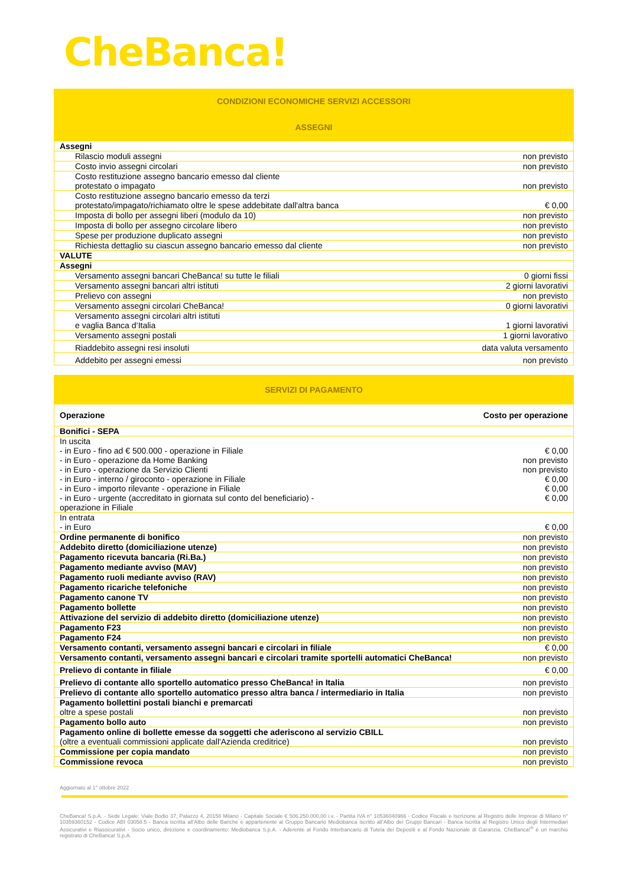CheBanca!
| CONDIZIONI ECONOMICHE SERVIZI ACCESSORI | |
| ASSEGNI | |
| Assegni | |
| Rilascio moduli assegni | non previsto |
| Costo invio assegni circolari | non previsto |
| Costo restituzione assegno bancario emesso dal cliente protestato o impagato | non previsto |
| Costo restituzione assegno bancario emesso da terzi protestato/impagato/richiamato oltre le spese addebitate dall'altra banca | € 0,00 |
| Imposta di bollo per assegni liberi (modulo da 10) | non previsto |
| Imposta di bollo per assegno circolare libero | non previsto |
| Spese per produzione duplicato assegni | non previsto |
| Richiesta dettaglio su ciascun assegno bancario emesso dal cliente | non previsto |
| VALUTE | |
| Assegni | |
| Versamento assegni bancari CheBanca! su tutte le filiali | 0 giorni fissi |
| Versamento assegni bancari altri istituti | 2 giorni lavorativi |
| Prelievo con assegni | non previsto |
| Versamento assegni circolari CheBanca! | 0 giorni lavorativi |
| Versamento assegni circolari altri istituti e vaglia Banca d’Italia | 1 giorni lavorativi |
| Versamento assegni postali | 1 giorni lavorativo |
| Riaddebito assegni resi insoluti | data valuta versamento |
| Addebito per assegni emessi | non previsto |
| SERVIZI DI PAGAMENTO | |
| Operazione | Costo per operazione |
| Bonifici - SEPA | |
| In uscita - in Euro - fino ad € 500.000 - operazione in Filiale - in Euro - operazione da Home Banking - in Euro - operazione da Servizio Clienti - in Euro - interno / giroconto - operazione in Filiale - in Euro - importo rilevante - operazione in Filiale - in Euro - urgente (accreditato in giornata sul conto del beneficiario) - operazione in Filiale | € 0,00 non previsto non previsto € 0,00 € 0,00 € 0,00 |
| In entrata - in Euro | € 0,00 |
| Ordine permanente di bonifico | non previsto |
| Addebito diretto (domiciliazione utenze) | non previsto |
| Pagamento ricevuta bancaria (Ri.Ba.) | non previsto |
| Pagamento mediante avviso (MAV) | non previsto |
| Pagamento ruoli mediante avviso (RAV) | non previsto |
| Pagamento ricariche telefoniche | non previsto |
| Pagamento canone TV | non previsto |
| Pagamento bollette | non previsto |
| Attivazione del servizio di addebito diretto (domiciliazione utenze) | non previsto |
| Pagamento F23 | non previsto |
| Pagamento F24 | non previsto |
| Versamento contanti, versamento assegni bancari e circolari in filiale | € 0,00 |
| Versamento contanti, versamento assegni bancari e circolari tramite sportelli automatici CheBanca! | non previsto |
| Prelievo di contante in filiale | € 0,00 |
| Prelievo di contante allo sportello automatico presso CheBanca! in Italia | non previsto |
| Prelievo di contante allo sportello automatico presso altra banca / intermediario in Italia | non previsto |
| Pagamento bollettini postali bianchi e premarcati oltre a spese postali | non previsto |
| Pagamento bollo auto | non previsto |
| Pagamento online di bollette emesse da soggetti che aderiscono al servizio CBILL (oltre a eventuali commissioni applicate dall'Azienda creditrice) | non previsto |
| Commissione per copia mandato | non previsto |
| Commissione revoca | non previsto |
Aggiornato al 1° ottobre 2022
CheBanca! S.p.A. - Sede Legale: Viale Bodio 37, Palazzo 4, 20158 Milano - Capitale Sociale € 506.250.000,00 i.v. - Partita IVA n° 10536040966 - Codice Fiscale e Iscrizione al Registro delle Imprese di Milano n° 10359360152 - Codice ABI 03058.5 - Banca iscritta all’Albo delle Banche e appartenente al Gruppo Bancario Mediobanca iscritto all’Albo dei Gruppi Bancari - Banca iscritta al Registro Unico degli Intermediari Assicurativi e Riassicurativi - Socio unico, direzione e coordinamento: Mediobanca S.p.A. - Aderente al Fondo Interbancario di Tutela dei Depositi e al Fondo Nazionale di Garanzia. CheBanca!<sup>®</sup> è un marchio registrato di CheBanca! S.p.A.